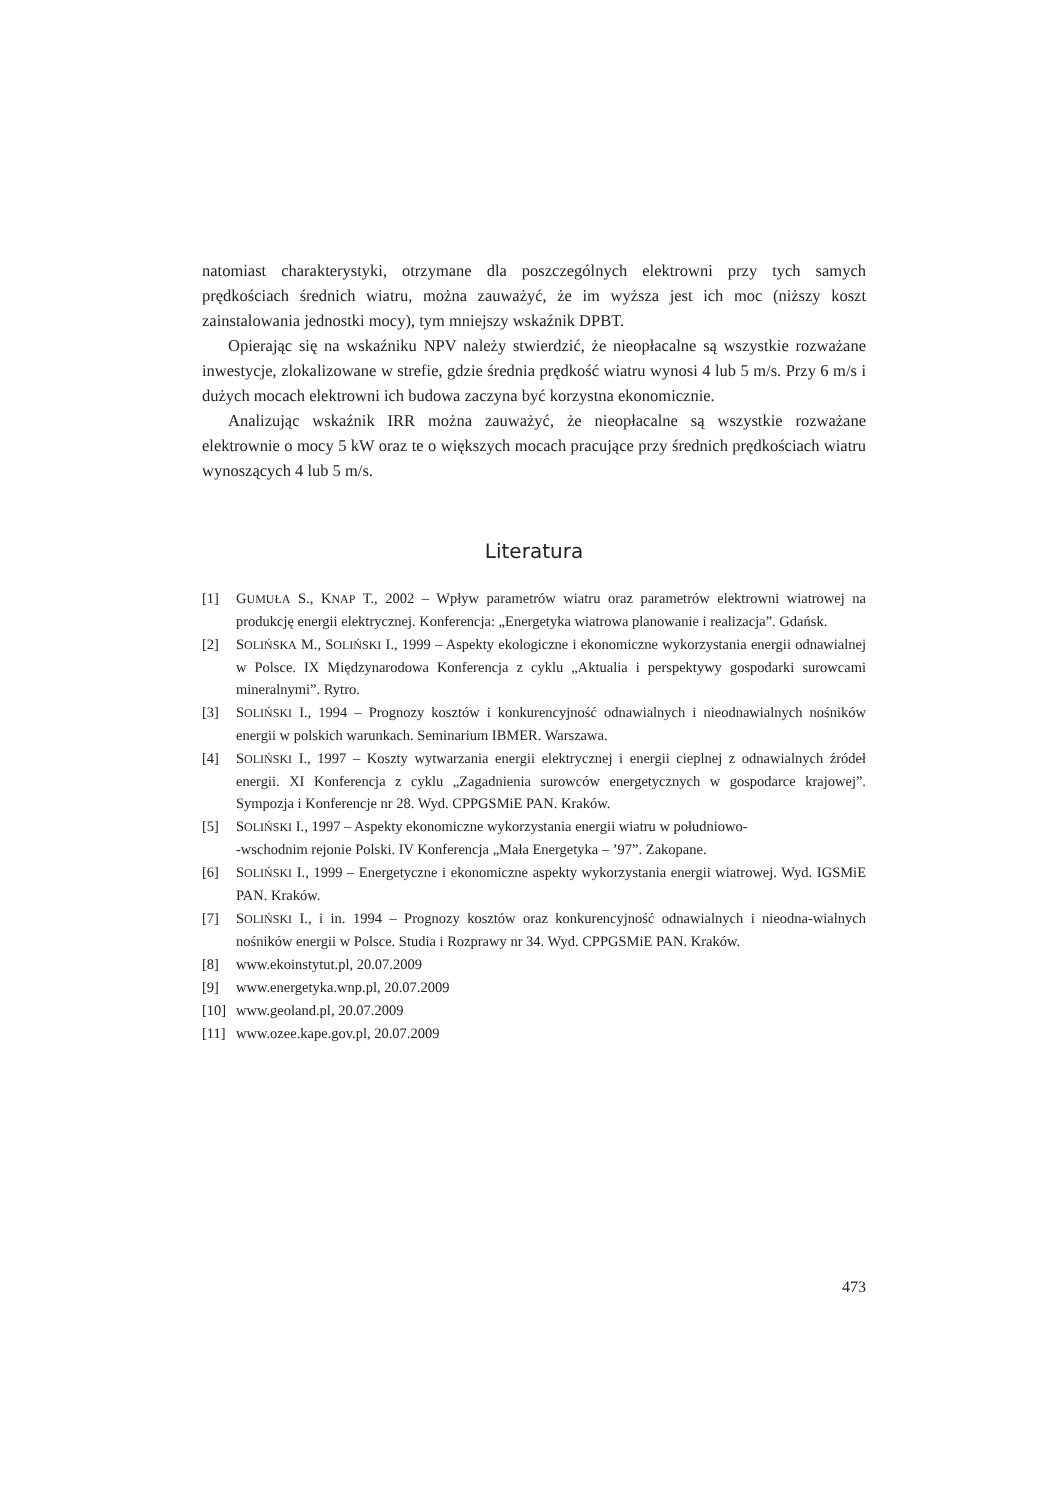natomiast charakterystyki, otrzymane dla poszczególnych elektrowni przy tych samych prędkościach średnich wiatru, można zauważyć, że im wyższa jest ich moc (niższy koszt zainstalowania jednostki mocy), tym mniejszy wskaźnik DPBT.
Opierając się na wskaźniku NPV należy stwierdzić, że nieopłacalne są wszystkie rozważane inwestycje, zlokalizowane w strefie, gdzie średnia prędkość wiatru wynosi 4 lub 5 m/s. Przy 6 m/s i dużych mocach elektrowni ich budowa zaczyna być korzystna ekonomicznie.
Analizując wskaźnik IRR można zauważyć, że nieopłacalne są wszystkie rozważane elektrownie o mocy 5 kW oraz te o większych mocach pracujące przy średnich prędkościach wiatru wynoszących 4 lub 5 m/s.
Literatura
[1] GUMUŁA S., KNAP T., 2002 – Wpływ parametrów wiatru oraz parametrów elektrowni wiatrowej na produkcję energii elektrycznej. Konferencja: „Energetyka wiatrowa planowanie i realizacja”. Gdańsk.
[2] SOLIŃSKA M., SOLIŃSKI I., 1999 – Aspekty ekologiczne i ekonomiczne wykorzystania energii odnawialnej w Polsce. IX Międzynarodowa Konferencja z cyklu „Aktualia i perspektywy gospodarki surowcami mineralnymi”. Rytro.
[3] SOLIŃSKI I., 1994 – Prognozy kosztów i konkurencyjność odnawialnych i nieodnawialnych nośników energii w polskich warunkach. Seminarium IBMER. Warszawa.
[4] SOLIŃSKI I., 1997 – Koszty wytwarzania energii elektrycznej i energii cieplnej z odnawialnych źródeł energii. XI Konferencja z cyklu „Zagadnienia surowców energetycznych w gospodarce krajowej”. Sympozja i Konferencje nr 28. Wyd. CPPGSMiE PAN. Kraków.
[5] SOLIŃSKI I., 1997 – Aspekty ekonomiczne wykorzystania energii wiatru w południowo-
-wschodnim rejonie Polski. IV Konferencja „Mała Energetyka – ’97”. Zakopane.
[6] SOLIŃSKI I., 1999 – Energetyczne i ekonomiczne aspekty wykorzystania energii wiatrowej. Wyd. IGSMiE PAN. Kraków.
[7] SOLIŃSKI I., i in. 1994 – Prognozy kosztów oraz konkurencyjność odnawialnych i nieodna-wialnych nośników energii w Polsce. Studia i Rozprawy nr 34. Wyd. CPPGSMiE PAN. Kraków.
[8] www.ekoinstytut.pl, 20.07.2009
[9] www.energetyka.wnp.pl, 20.07.2009
[10] www.geoland.pl, 20.07.2009
[11] www.ozee.kape.gov.pl, 20.07.2009
473